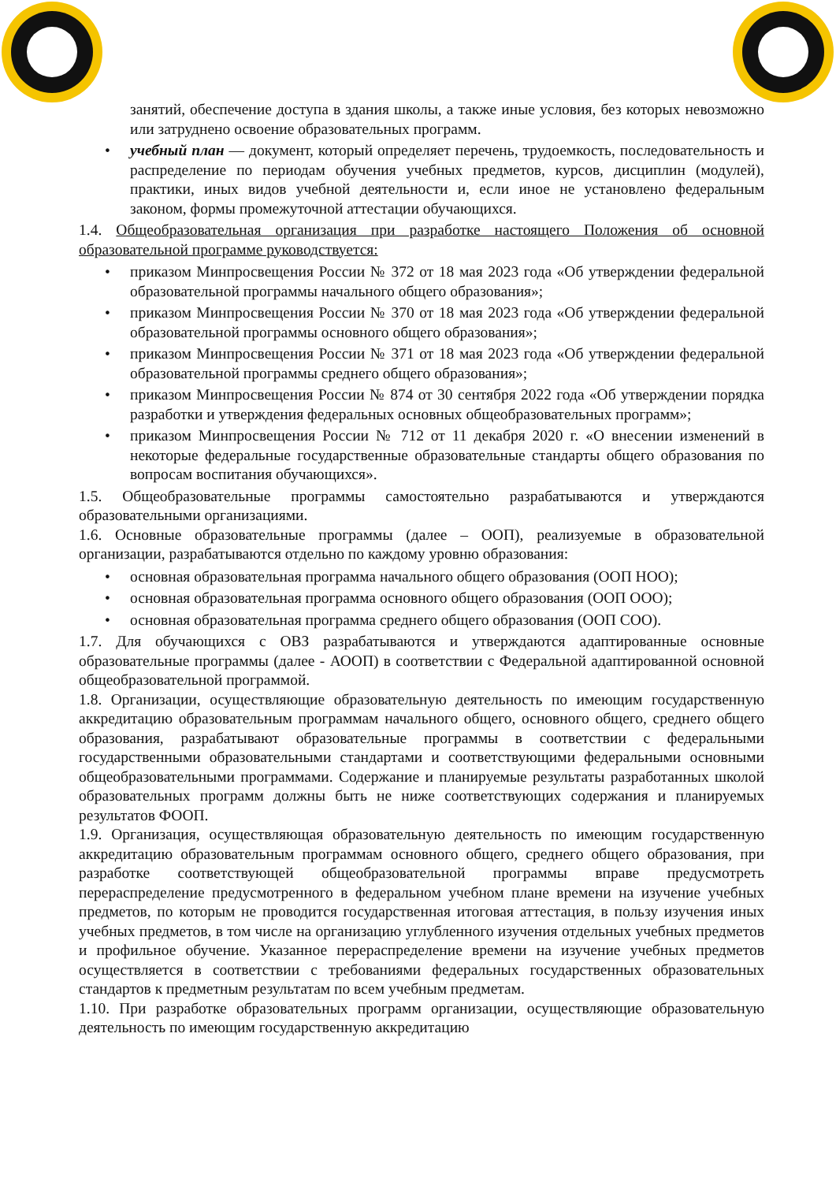занятий, обеспечение доступа в здания школы, а также иные условия, без которых невозможно или затруднено освоение образовательных программ.
• учебный план — документ, который определяет перечень, трудоемкость, последовательность и распределение по периодам обучения учебных предметов, курсов, дисциплин (модулей), практики, иных видов учебной деятельности и, если иное не установлено федеральным законом, формы промежуточной аттестации обучающихся.
1.4. Общеобразовательная организация при разработке настоящего Положения об основной образовательной программе руководствуется:
• приказом Минпросвещения России № 372 от 18 мая 2023 года «Об утверждении федеральной образовательной программы начального общего образования»;
• приказом Минпросвещения России № 370 от 18 мая 2023 года «Об утверждении федеральной образовательной программы основного общего образования»;
• приказом Минпросвещения России № 371 от 18 мая 2023 года «Об утверждении федеральной образовательной программы среднего общего образования»;
• приказом Минпросвещения России № 874 от 30 сентября 2022 года «Об утверждении порядка разработки и утверждения федеральных основных общеобразовательных программ»;
• приказом Минпросвещения России № 712 от 11 декабря 2020 г. «О внесении изменений в некоторые федеральные государственные образовательные стандарты общего образования по вопросам воспитания обучающихся».
1.5. Общеобразовательные программы самостоятельно разрабатываются и утверждаются образовательными организациями.
1.6. Основные образовательные программы (далее – ООП), реализуемые в образовательной организации, разрабатываются отдельно по каждому уровню образования:
• основная образовательная программа начального общего образования (ООП НОО);
• основная образовательная программа основного общего образования (ООП ООО);
• основная образовательная программа среднего общего образования (ООП СОО).
1.7. Для обучающихся с ОВЗ разрабатываются и утверждаются адаптированные основные образовательные программы (далее - АООП) в соответствии с Федеральной адаптированной основной общеобразовательной программой.
1.8. Организации, осуществляющие образовательную деятельность по имеющим государственную аккредитацию образовательным программам начального общего, основного общего, среднего общего образования, разрабатывают образовательные программы в соответствии с федеральными государственными образовательными стандартами и соответствующими федеральными основными общеобразовательными программами. Содержание и планируемые результаты разработанных школой образовательных программ должны быть не ниже соответствующих содержания и планируемых результатов ФООП.
1.9. Организация, осуществляющая образовательную деятельность по имеющим государственную аккредитацию образовательным программам основного общего, среднего общего образования, при разработке соответствующей общеобразовательной программы вправе предусмотреть перераспределение предусмотренного в федеральном учебном плане времени на изучение учебных предметов, по которым не проводится государственная итоговая аттестация, в пользу изучения иных учебных предметов, в том числе на организацию углубленного изучения отдельных учебных предметов и профильное обучение. Указанное перераспределение времени на изучение учебных предметов осуществляется в соответствии с требованиями федеральных государственных образовательных стандартов к предметным результатам по всем учебным предметам.
1.10. При разработке образовательных программ организации, осуществляющие образовательную деятельность по имеющим государственную аккредитацию